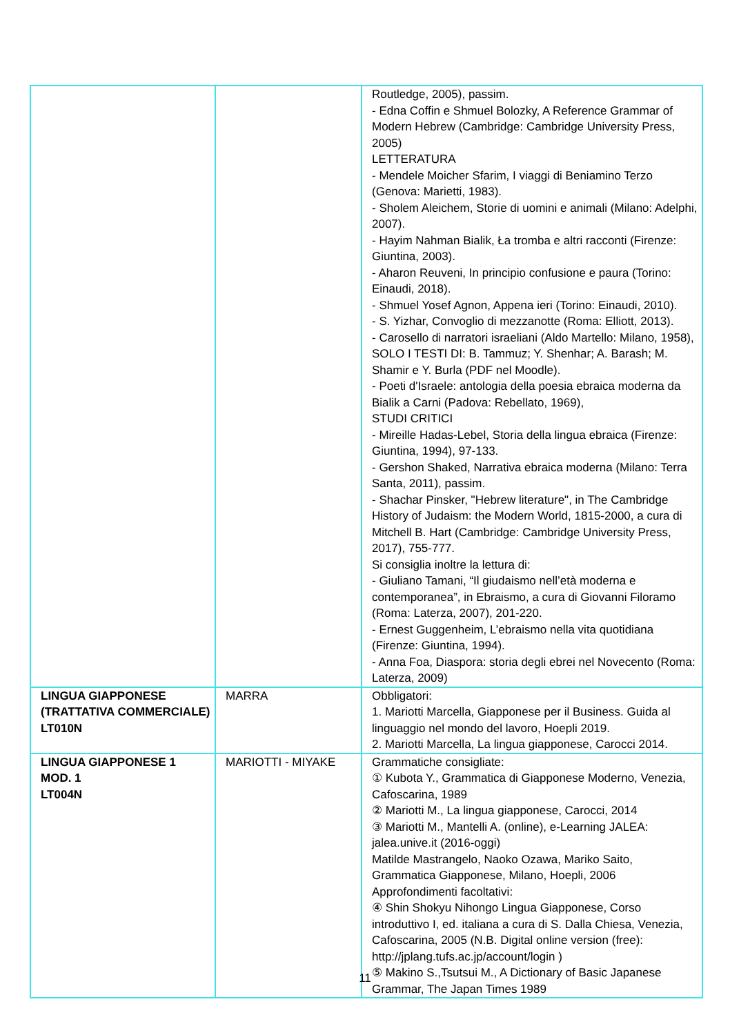| | | Routledge, 2005), passim. - Edna Coffin e Shmuel Bolozky, A Reference Grammar of Modern Hebrew (Cambridge: Cambridge University Press, 2005) LETTERATURA - Mendele Moicher Sfarim, I viaggi di Beniamino Terzo (Genova: Marietti, 1983). - Sholem Aleichem, Storie di uomini e animali (Milano: Adelphi, 2007). - Hayim Nahman Bialik, Ła tromba e altri racconti (Firenze: Giuntina, 2003). - Aharon Reuveni, In principio confusione e paura (Torino: Einaudi, 2018). - Shmuel Yosef Agnon, Appena ieri (Torino: Einaudi, 2010). - S. Yizhar, Convoglio di mezzanotte (Roma: Elliott, 2013). - Carosello di narratori israeliani (Aldo Martello: Milano, 1958), SOLO I TESTI DI: B. Tammuz; Y. Shenhar; A. Barash; M. Shamir e Y. Burla (PDF nel Moodle). - Poeti d'Israele: antologia della poesia ebraica moderna da Bialik a Carni (Padova: Rebellato, 1969), STUDI CRITICI - Mireille Hadas-Lebel, Storia della lingua ebraica (Firenze: Giuntina, 1994), 97-133. - Gershon Shaked, Narrativa ebraica moderna (Milano: Terra Santa, 2011), passim. - Shachar Pinsker, "Hebrew literature", in The Cambridge History of Judaism: the Modern World, 1815-2000, a cura di Mitchell B. Hart (Cambridge: Cambridge University Press, 2017), 755-777. Si consiglia inoltre la lettura di: - Giuliano Tamani, “Il giudaismo nell’età moderna e contemporanea”, in Ebraismo, a cura di Giovanni Filoramo (Roma: Laterza, 2007), 201-220. - Ernest Guggenheim, L’ebraismo nella vita quotidiana (Firenze: Giuntina, 1994). - Anna Foa, Diaspora: storia degli ebrei nel Novecento (Roma: Laterza, 2009) |
| LINGUA GIAPPONESE (TRATTATIVA COMMERCIALE) LT010N | MARRA | Obbligatori: 1. Mariotti Marcella, Giapponese per il Business. Guida al linguaggio nel mondo del lavoro, Hoepli 2019. 2. Mariotti Marcella, La lingua giapponese, Carocci 2014. |
| LINGUA GIAPPONESE 1 MOD. 1 LT004N | MARIOTTI - MIYAKE | Grammatiche consigliate: ① Kubota Y., Grammatica di Giapponese Moderno, Venezia, Cafoscarina, 1989 ② Mariotti M., La lingua giapponese, Carocci, 2014 ③ Mariotti M., Mantelli A. (online), e-Learning JALEA: jalea.unive.it (2016-oggi) Matilde Mastrangelo, Naoko Ozawa, Mariko Saito, Grammatica Giapponese, Milano, Hoepli, 2006 Approfondimenti facoltativi: ④ Shin Shokyu Nihongo Lingua Giapponese, Corso introduttivo I, ed. italiana a cura di S. Dalla Chiesa, Venezia, Cafoscarina, 2005 (N.B. Digital online version (free): http://jplang.tufs.ac.jp/account/login ) ⑤ Makino S.,Tsutsui M., A Dictionary of Basic Japanese Grammar, The Japan Times 1989 |
11